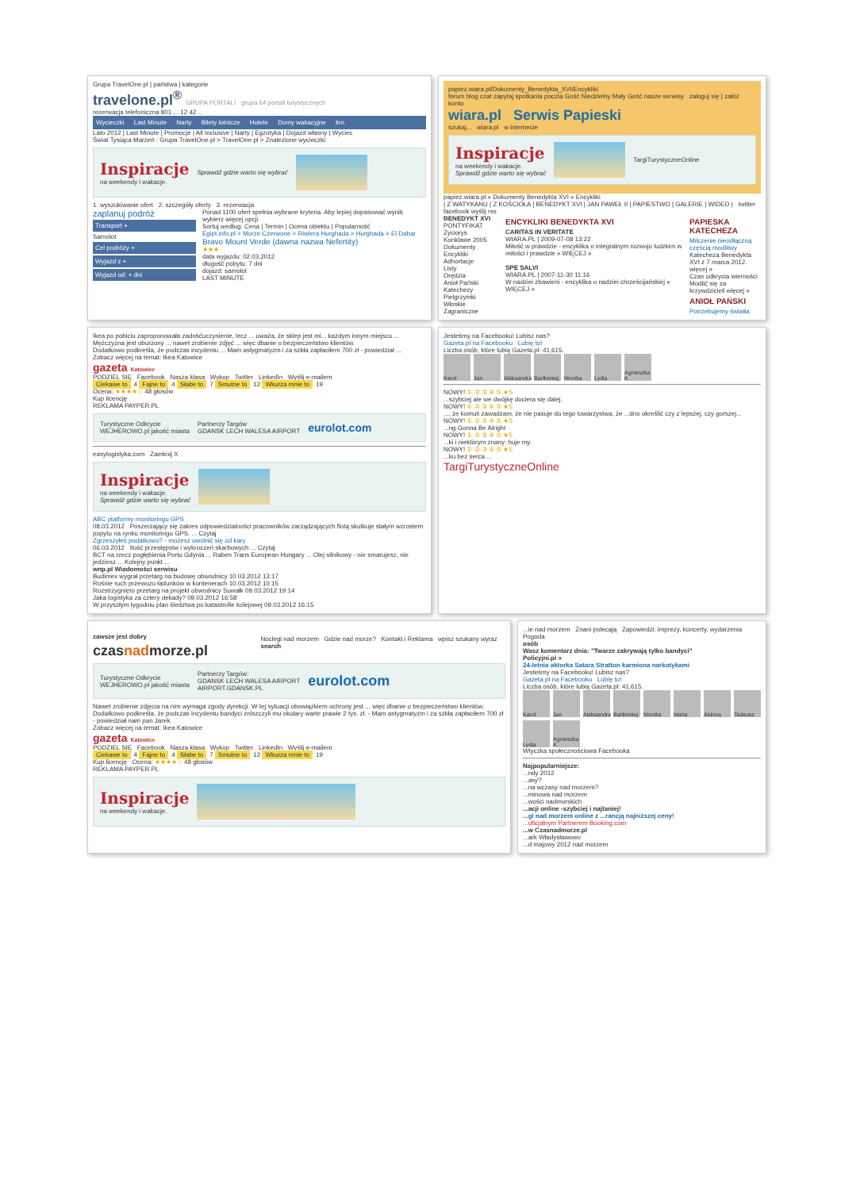Grupa TravelOne.pl | państwa | kategorie
travelone.pl<sup>®</sup> GRUPA PORTALI grupa 64 portali turystycznych
rezerwacja telefoniczna 801 ... 12 42 ...
Wycieczki Last Minute Narty Bilety lotnicze Hotele Domy wakacyjne Inn
Lato 2012 | Last Minute | Promocje | All Inclusive | Narty | Egzotyka | Dojazd własny | Wyciec
Świat Tysiąca Marzeń : Grupa TravelOne.pl > TravelOne.pl > Znalezione wycieczki:
Inspiracje
na weekendy i wakacje.
Sprawdź gdzie warto się wybrać
1. wyszukiwanie ofert 2. szczegóły oferty 3. rezerwacja
zaplanuj podróż
Transport +
Samolot
Cel podróży +
Wyjazd z +
Wyjazd od: + dni
Ponad 1100 ofert spełnia wybrane kryteria. Aby lepiej dopasować wynik wybierz więcej opcji
Sortuj według: Cena | Termin | Ocena obiektu | Popularność
Egipt.info.pl > Morze Czerwone > Riwiera Hurghada > Hurghada > El Dahar
Bravo Mount Verde (dawna nazwa Nefertity)
★★★
data wyjazdu: 02.03.2012
długość pobytu: 7 dni
dojazd: samolot
LAST MINUTE
papiez.wiara.pl/Dokumenty_Benedykta_XVI/Encykliki
forum blog czat zapytaj spotkania poczta Gość Niedzielny Mały Gość nasze serwisy zaloguj się | załóż konto
wiara.pl Serwis Papieski
szukaj... wiara.pl w internecie
Inspiracje
na weekendy i wakacje.
Sprawdź gdzie warto się wybrać
TargiTurystyczneOnline
papiez.wiara.pl » Dokumenty Benedykta XVI » Encykliki
| Z WATYKANU | Z KOŚCIOŁA | BENEDYKT XVI | JAN PAWEŁ II | PAPIESTWO | GALERIE | WIDEO | twitter facebook wyślij rss
BENEDYKT XVI
PONTYFIKAT
Życiorys
Konklawe 2005
Dokumenty
Encykliki
Adhortacje
Listy
Orędzia
Anioł Pański
Katechezy
Pielgrzymki
Włoskie
Zagraniczne
ENCYKLIKI BENEDYKTA XVI
CARITAS IN VERITATE
WIARA.PL | 2009-07-08 13:22
Miłość w prawdzie - encyklika o integralnym rozwoju ludzkim w miłości i prawdzie » WIĘCEJ »
SPE SALVI
WIARA.PL | 2007-11-30 11:16
W nadziei zbawieni - encyklika o nadziei chrześcijańskiej » WIĘCEJ »
PAPIESKA KATECHEZA
Milczenie nieodłączną częścią modlitwy
Katecheza Benedykta XVI z 7 marca 2012. więcej »
Czas odkrycia wierności
Modlić się za krzywdzicieli więcej »
ANIOŁ PAŃSKI
Potrzebujemy światła
Ikea po pobiciu zaproponowała zadośćuczynienie, lecz ... uważa, że sklep jest mi... każdym innym miejscu ...
Mężczyzna jest oburzony ... nawet zrobienie zdjęć ... więc dbanie o bezpieczeństwo klientów.
Dodatkowo podkreśla, że podczas incydentu ... Mam astygmatyzm i za szkła zapłaciłem 700 zł - powiedział ...
Zobacz więcej na temat: Ikea Katowice
gazeta Katowice
PODZIEL SIĘ Facebook Nasza klasa Wykop Twitter LinkedIn Wyślij e-mailem
Ciekawe to 4 Fajne to 4 Słabe to 7 Smutne to 12 Wkurza mnie to 19
Ocena: ★★★★☆ 48 głosów
Kup licencję
REKLAMA PAYPER.PL
Turystyczne Odkrycie
WEJHEROWO.pl jakość miasta
Partnerzy Targów
GDANSK LECH WALESA AIRPORT
eurolot.com
easylogistyka.com Zamknij X
Inspiracje
na weekendy i wakacje.
Sprawdź gdzie warto się wybrać
ABC platformy monitoringu GPS
08.03.2012 Poszerzający się zakres odpowiedzialności pracowników zarządzających flotą skutkuje stałym wzrostem popytu na rynku monitoringu GPS. ... Czytaj
Zgrzeszyłeś podatkowo? - możesz uwolnić się od kary
06.03.2012 Ilość przestępstw i wykroczeń skarbowych ... Czytaj
BCT na rzecz pogłębienia Portu Gdynia ... Raben Trans European Hungary ... Olej silnikowy - nie smarujesz, nie jedziesz ... Kolejny punkt ...
wnp.pl Wiadomości serwisu
Budimex wygrał przetarg na budowę obwodnicy 10.03.2012 13:17
Rośnie ruch przewozu ładunków w kontenerach 10.03.2012 10:15
Rozstrzygnięto przetarg na projekt obwodnicy Suwałk 09.03.2012 19:14
Jaka logistyka za cztery dekady? 09.03.2012 16:58
W przyszłym tygodniu plan śledztwa po katastrofie kolejowej 09.03.2012 16:15
Jesteśmy na Facebooku! Lubisz nas?
Gazeta.pl na Facebooku Lubię to!
Liczba osób, które lubią Gazeta.pl: 41,615.
Karol Jan Aleksandra Bartłomiej Monika Lydia Agnieszka K
NOWY! ① ② ③ ④ ⑤ ★5
...szybciej ale we dwójkę dociera się dalej.
NOWY! ① ② ③ ④ ⑤ ★5
..., że komuś zawadzam, że nie pasuje do tego towarzystwa, że ...dno określić czy z lepszej, czy gorszej...
NOWY! ① ② ③ ④ ⑤ ★5
...ng Gonna Be Alright
NOWY! ① ② ③ ④ ⑤ ★5
...ki i niektórym znany: huje my.
NOWY! ① ② ③ ④ ⑤ ★5
...ku bez serca ...
TargiTurystyczneOnline
zawsze jest dobry czasnadmorze.pl
Noclegi nad morzem Gdzie nad morze? Kontakt i Reklama wpisz szukany wyraz search
Turystyczne Odkrycie
WEJHEROWO.pl jakość miasta
Partnerzy Targów:
GDANSK LECH WALESA AIRPORT
AIRPORT.GDANSK.PL
eurolot.com
Nawet zrobienie zdjęcia na nim wymaga zgody dyrekcji. W tej sytuacji obowiązkiem ochrony jest ... więc dbanie o bezpieczeństwo klientów.
Dodatkowo podkreśla, że podczas incydentu bandyci zniszczyli mu okulary warte prawie 2 tys. zł. - Mam astygmatyzm i za szkła zapłaciłem 700 zł - powiedział nam pan Jarek.
Zobacz więcej na temat: Ikea Katowice
gazeta Katowice
PODZIEL SIĘ Facebook Nasza klasa Wykop Twitter LinkedIn Wyślij e-mailem
Ciekawe to 4 Fajne to 4 Słabe to 7 Smutne to 12 Wkurza mnie to 19
Kup licencję Ocena: ★★★★☆ 48 głosów
REKLAMA PAYPER.PL
Inspiracje
na weekendy i wakacje.
...ie nad morzem Znani polecają Zapowiedzi: imprezy, koncerty, wydarzenia Pogoda
osób
Wasz komentarz dnia: "Twarze zakrywają tylko bandyci"
Policyjni.pl »
24-letnia aktorka Satara Stratton karmiona narkotykami
Jesteśmy na Facebooku! Lubisz nas?
Gazeta.pl na Facebooku Lubię to!
Liczba osób, które lubią Gazeta.pl: 41,615.
Karol Jan Aleksandra Bartłomiej Monika Maria Aldona Tadeusz Lydia Agnieszka K
Wtyczka społecznościowa Facebooka
Najpopularniejsze:
...ndy 2012
...asy?
...na wczasy nad morzem?
...minowa nad morzem
...wości nadmorskich
...acji online -szybciej i najtaniej!
...gi nad morzem online z ...rancją najniższej ceny!
...oficjalnym Partnerem Booking.com
...w Czasnadmorze.pl
...ark Władysławowo
...d majowy 2012 nad morzem